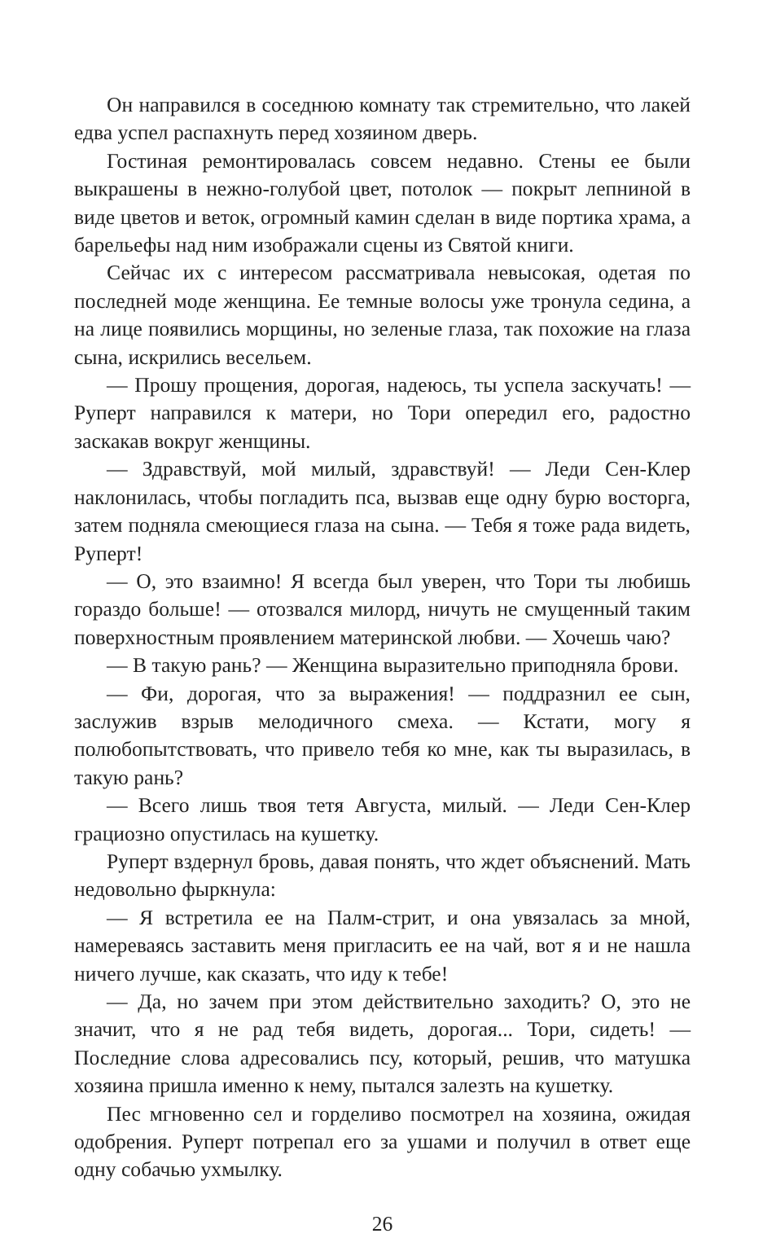Он направился в соседнюю комнату так стремительно, что лакей едва успел распахнуть перед хозяином дверь.
Гостиная ремонтировалась совсем недавно. Стены ее были выкрашены в нежно-голубой цвет, потолок — покрыт лепниной в виде цветов и веток, огромный камин сделан в виде портика храма, а барельефы над ним изображали сцены из Святой книги.
Сейчас их с интересом рассматривала невысокая, одетая по последней моде женщина. Ее темные волосы уже тронула седина, а на лице появились морщины, но зеленые глаза, так похожие на глаза сына, искрились весельем.
— Прошу прощения, дорогая, надеюсь, ты успела заскучать! — Руперт направился к матери, но Тори опередил его, радостно заскакав вокруг женщины.
— Здравствуй, мой милый, здравствуй! — Леди Сен-Клер наклонилась, чтобы погладить пса, вызвав еще одну бурю восторга, затем подняла смеющиеся глаза на сына. — Тебя я тоже рада видеть, Руперт!
— О, это взаимно! Я всегда был уверен, что Тори ты любишь гораздо больше! — отозвался милорд, ничуть не смущенный таким поверхностным проявлением материнской любви. — Хочешь чаю?
— В такую рань? — Женщина выразительно приподняла брови.
— Фи, дорогая, что за выражения! — поддразнил ее сын, заслужив взрыв мелодичного смеха. — Кстати, могу я полюбопытствовать, что привело тебя ко мне, как ты выразилась, в такую рань?
— Всего лишь твоя тетя Августа, милый. — Леди Сен-Клер грациозно опустилась на кушетку.
Руперт вздернул бровь, давая понять, что ждет объяснений. Мать недовольно фыркнула:
— Я встретила ее на Палм-стрит, и она увязалась за мной, намереваясь заставить меня пригласить ее на чай, вот я и не нашла ничего лучше, как сказать, что иду к тебе!
— Да, но зачем при этом действительно заходить? О, это не значит, что я не рад тебя видеть, дорогая... Тори, сидеть! — Последние слова адресовались псу, который, решив, что матушка хозяина пришла именно к нему, пытался залезть на кушетку.
Пес мгновенно сел и горделиво посмотрел на хозяина, ожидая одобрения. Руперт потрепал его за ушами и получил в ответ еще одну собачью ухмылку.
26